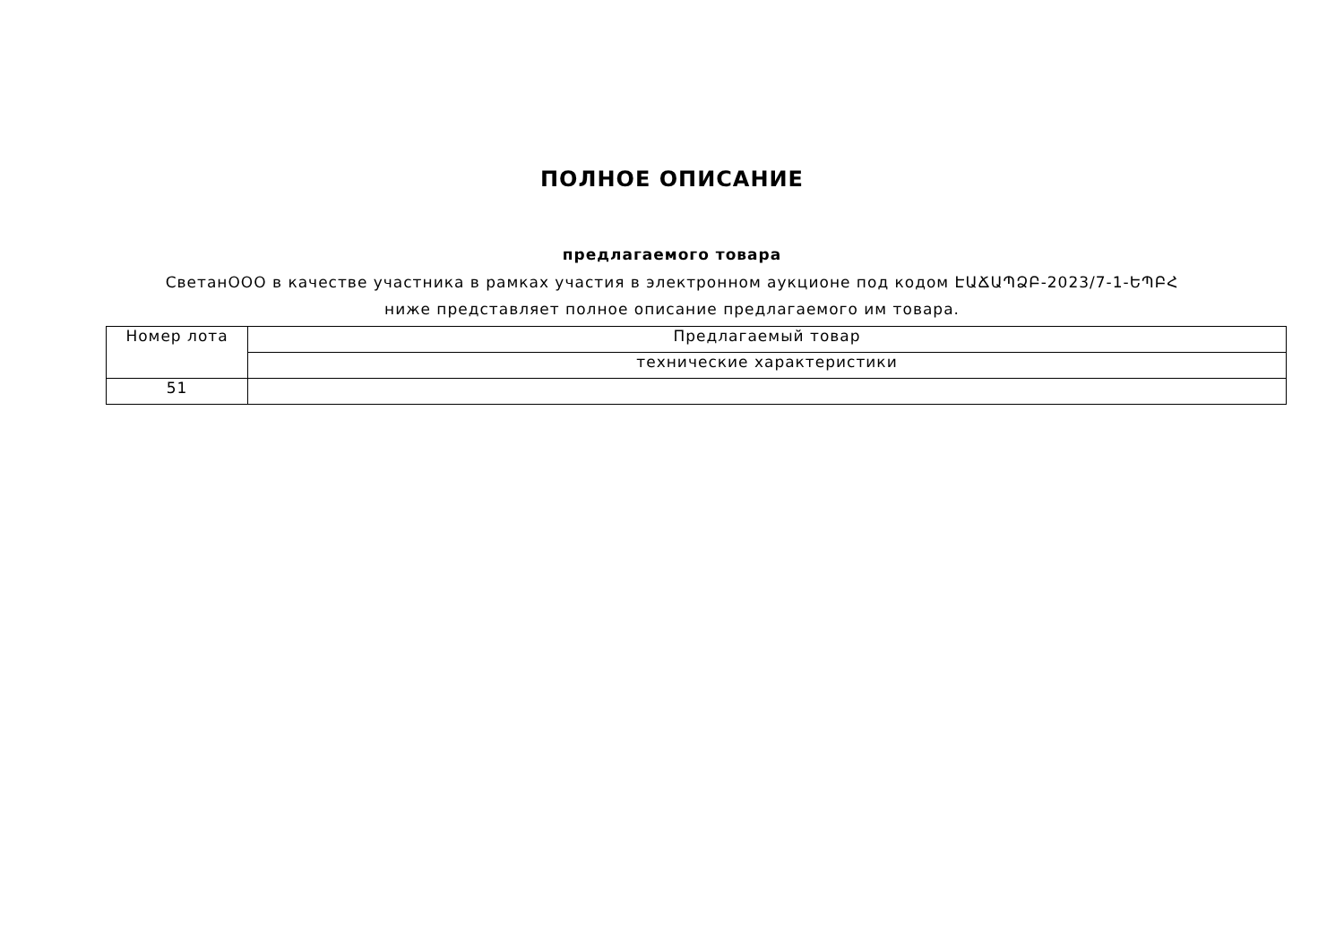ПОЛНОЕ ОПИСАНИЕ
предлагаемого товара
СветанООО в качестве участника в рамках участия в электронном аукционе под кодом ԷԱՃԱՊՁԲ-2023/7-1-ԵՊԲՀ ниже представляет полное описание предлагаемого им товара.
| Номер лота | Предлагаемый товар |
| | технические характеристики |
| 51 | |